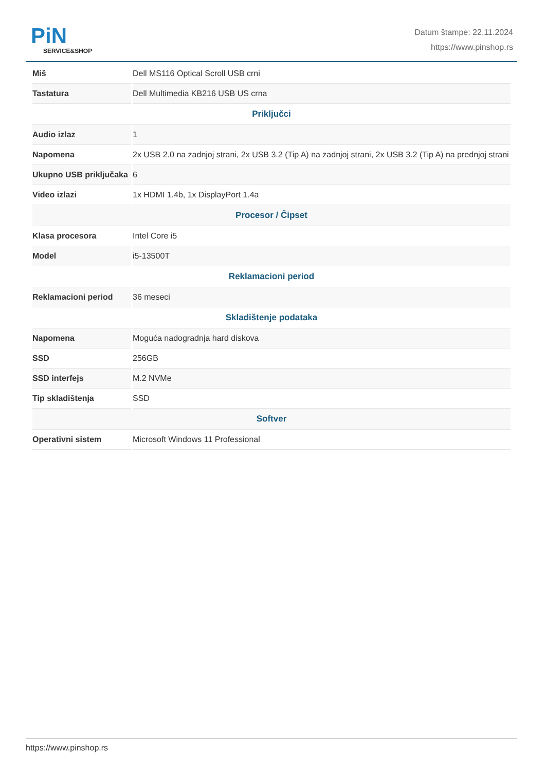PiN
SERVICE&SHOP
Datum štampe: 22.11.2024
https://www.pinshop.rs
| Miš | Dell MS116 Optical Scroll USB crni |
| Tastatura | Dell Multimedia KB216 USB US crna |
| Priključci | |
| Audio izlaz | 1 |
| Napomena | 2x USB 2.0 na zadnjoj strani, 2x USB 3.2 (Tip A) na zadnjoj strani, 2x USB 3.2 (Tip A) na prednjoj strani |
| Ukupno USB priključaka | 6 |
| Video izlazi | 1x HDMI 1.4b, 1x DisplayPort 1.4a |
| Procesor / Čipset | |
| Klasa procesora | Intel Core i5 |
| Model | i5-13500T |
| Reklamacioni period | |
| Reklamacioni period | 36 meseci |
| Skladištenje podataka | |
| Napomena | Moguća nadogradnja hard diskova |
| SSD | 256GB |
| SSD interfejs | M.2 NVMe |
| Tip skladištenja | SSD |
| Softver | |
| Operativni sistem | Microsoft Windows 11 Professional |
https://www.pinshop.rs